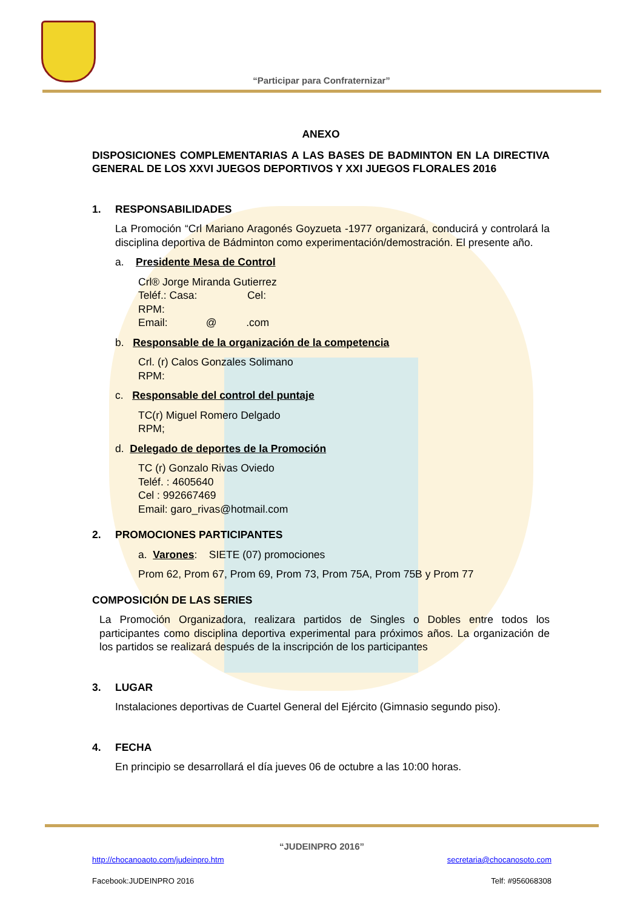“Participar para Confraternizar”
ANEXO
DISPOSICIONES COMPLEMENTARIAS A LAS BASES DE BADMINTON EN LA DIRECTIVA GENERAL DE LOS XXVI JUEGOS DEPORTIVOS Y XXI JUEGOS FLORALES 2016
1. RESPONSABILIDADES
La Promoción “Crl Mariano Aragonés Goyzueta -1977 organizará, conducirá y controlará la disciplina deportiva de Bádminton como experimentación/demostración. El presente año.
a. Presidente Mesa de Control
Crl® Jorge Miranda Gutierrez
Teléf.: Casa: Cel:
RPM:
Email: @ .com
b. Responsable de la organización de la competencia
Crl. (r) Calos Gonzales Solimano
RPM:
c. Responsable del control del puntaje
TC(r) Miguel Romero Delgado
RPM;
d. Delegado de deportes de la Promoción
TC (r) Gonzalo Rivas Oviedo
Teléf. : 4605640
Cel : 992667469
Email: garo_rivas@hotmail.com
2. PROMOCIONES PARTICIPANTES
a. Varones: SIETE (07) promociones
Prom 62, Prom 67, Prom 69, Prom 73, Prom 75A, Prom 75B y Prom 77
COMPOSICIÓN DE LAS SERIES
La Promoción Organizadora, realizara partidos de Singles o Dobles entre todos los participantes como disciplina deportiva experimental para próximos años. La organización de los partidos se realizará después de la inscripción de los participantes
3. LUGAR
Instalaciones deportivas de Cuartel General del Ejército (Gimnasio segundo piso).
4. FECHA
En principio se desarrollará el día jueves 06 de octubre a las 10:00 horas.
“JUDEINPRO 2016”
http://chocanoaoto.com/judeinpro.htm secretaria@chocanosoto.com
Facebook:JUDEINPRO 2016 Telf: #956068308